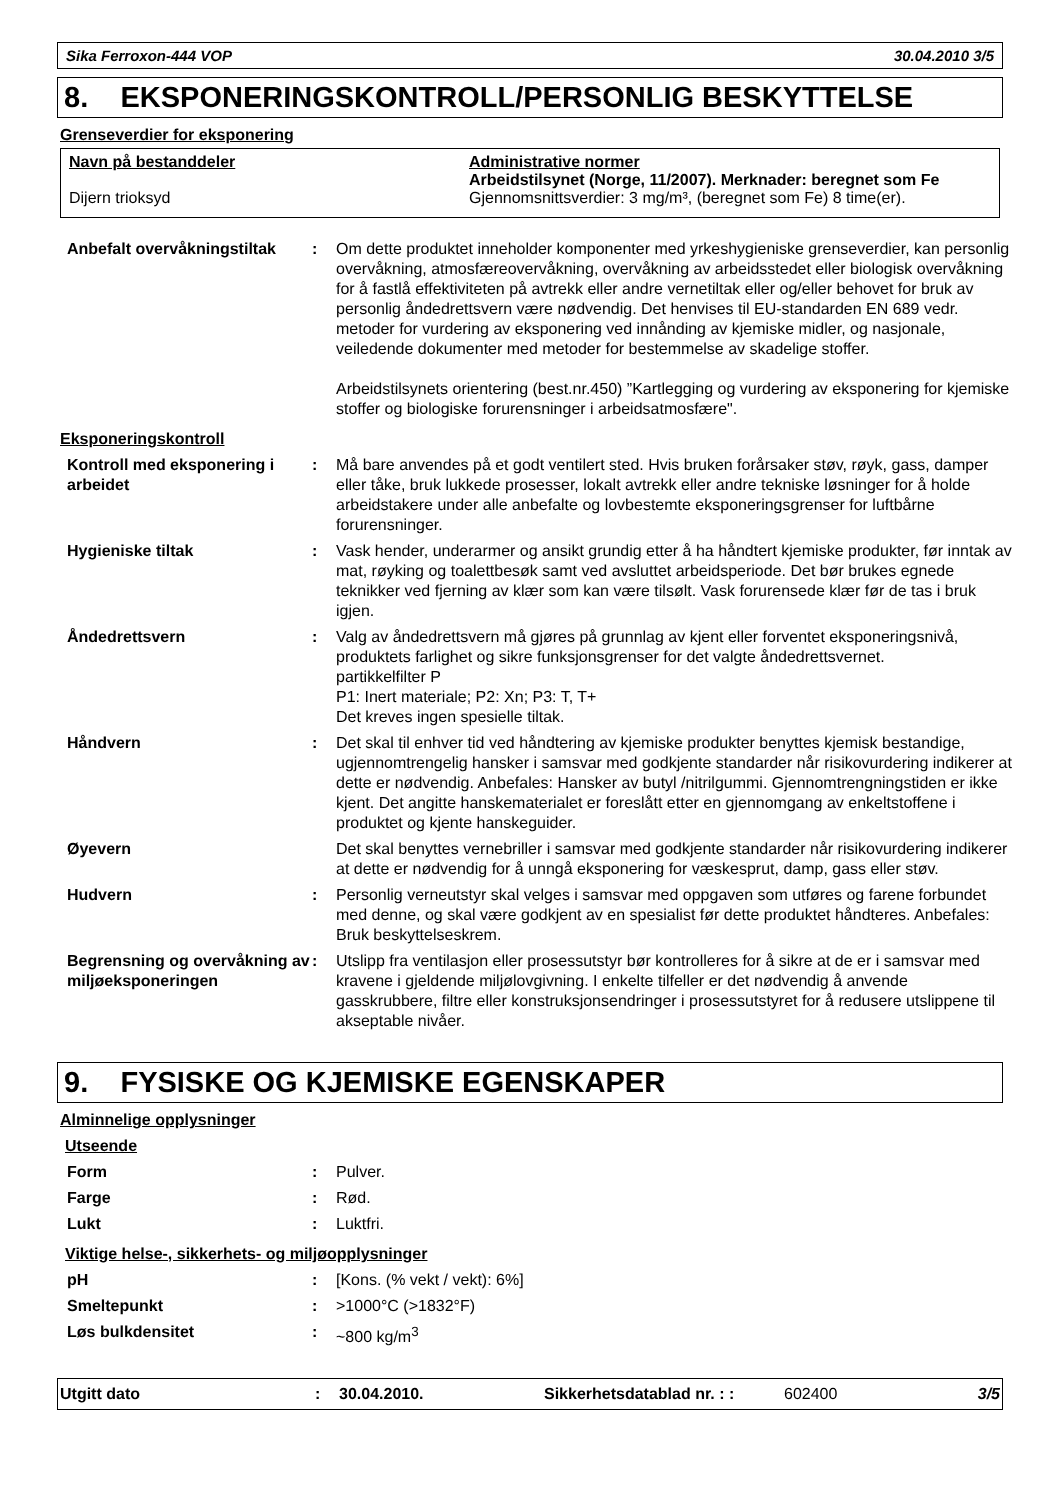Sika Ferroxon-444 VOP 30.04.2010 3/5
8. EKSPONERINGSKONTROLL/PERSONLIG BESKYTTELSE
Grenseverdier for eksponering
Navn på bestanddeler
Dijern trioksyd
Administrative normer
Arbeidstilsynet (Norge, 11/2007). Merknader: beregnet som Fe
Gjennomsnittsverdier: 3 mg/m³, (beregnet som Fe) 8 time(er).
| Anbefalt overvåkningstiltak | : | Om dette produktet inneholder komponenter med yrkeshygieniske grenseverdier, kan personlig overvåkning, atmosfæreovervåkning, overvåkning av arbeidsstedet eller biologisk overvåkning for å fastlå effektiviteten på avtrekk eller andre vernetiltak eller og/eller behovet for bruk av personlig åndedrettsvern være nødvendig. Det henvises til EU-standarden EN 689 vedr. metoder for vurdering av eksponering ved innånding av kjemiske midler, og nasjonale, veiledende dokumenter med metoder for bestemmelse av skadelige stoffer. Arbeidstilsynets orientering (best.nr.450) ”Kartlegging og vurdering av eksponering for kjemiske stoffer og biologiske forurensninger i arbeidsatmosfære". |
Eksponeringskontroll
| Kontroll med eksponering i arbeidet | : | Må bare anvendes på et godt ventilert sted. Hvis bruken forårsaker støv, røyk, gass, damper eller tåke, bruk lukkede prosesser, lokalt avtrekk eller andre tekniske løsninger for å holde arbeidstakere under alle anbefalte og lovbestemte eksponeringsgrenser for luftbårne forurensninger. |
| Hygieniske tiltak | : | Vask hender, underarmer og ansikt grundig etter å ha håndtert kjemiske produkter, før inntak av mat, røyking og toalettbesøk samt ved avsluttet arbeidsperiode. Det bør brukes egnede teknikker ved fjerning av klær som kan være tilsølt. Vask forurensede klær før de tas i bruk igjen. |
| Åndedrettsvern | : | Valg av åndedrettsvern må gjøres på grunnlag av kjent eller forventet eksponeringsnivå, produktets farlighet og sikre funksjonsgrenser for det valgte åndedrettsvernet. partikkelfilter P P1: Inert materiale; P2: Xn; P3: T, T+ Det kreves ingen spesielle tiltak. |
| Håndvern | : | Det skal til enhver tid ved håndtering av kjemiske produkter benyttes kjemisk bestandige, ugjennomtrengelig hansker i samsvar med godkjente standarder når risikovurdering indikerer at dette er nødvendig. Anbefales: Hansker av butyl /nitrilgummi. Gjennomtrengningstiden er ikke kjent. Det angitte hanskematerialet er foreslått etter en gjennomgang av enkeltstoffene i produktet og kjente hanskeguider. |
| Øyevern | | Det skal benyttes vernebriller i samsvar med godkjente standarder når risikovurdering indikerer at dette er nødvendig for å unngå eksponering for væskesprut, damp, gass eller støv. |
| Hudvern | : | Personlig verneutstyr skal velges i samsvar med oppgaven som utføres og farene forbundet med denne, og skal være godkjent av en spesialist før dette produktet håndteres. Anbefales: Bruk beskyttelseskrem. |
| Begrensning og overvåkning av miljøeksponeringen | : | Utslipp fra ventilasjon eller prosessutstyr bør kontrolleres for å sikre at de er i samsvar med kravene i gjeldende miljølovgivning. I enkelte tilfeller er det nødvendig å anvende gasskrubbere, filtre eller konstruksjonsendringer i prosessutstyret for å redusere utslippene til akseptable nivåer. |
9. FYSISKE OG KJEMISKE EGENSKAPER
Alminnelige opplysninger
Utseende
| Form | : | Pulver. |
| Farge | : | Rød. |
| Lukt | : | Luktfri. |
Viktige helse-, sikkerhets- og miljøopplysninger
| pH | : | [Kons. (% vekt / vekt): 6%] |
| Smeltepunkt | : | >1000°C (>1832°F) |
| Løs bulkdensitet | : | ~800 kg/m<sup>3</sup> |
Utgitt dato: 30.04.2010. Sikkerhetsdatablad nr. : : 602400 3/5